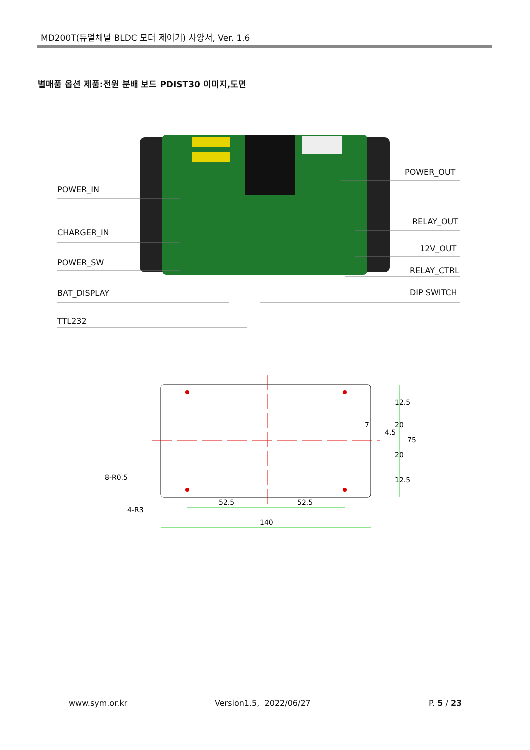MD200T(듀얼채널 BLDC 모터 제어기) 사양서, Ver. 1.6
별매품 옵션 제품:전원 분배 보드 PDIST30 이미지,도면
POWER_IN
CHARGER_IN
POWER_SW
BAT_DISPLAY
TTL232
POWER_OUT
RELAY_OUT
12V_OUT
RELAY_CTRL
DIP SWITCH
52.5
52.5
140
12.5
20
7
4.5
75
20
12.5
8-R0.5
4-R3
www.sym.or.kr Version1.5, 2022/06/27 P. 5 / 23